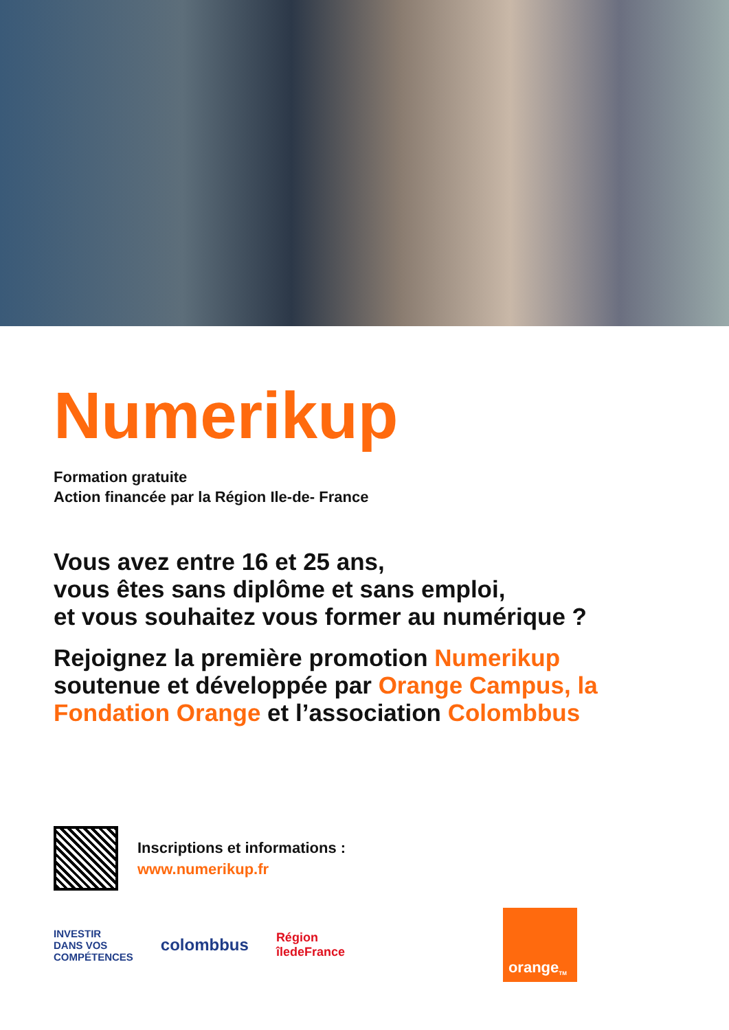Numerikup
Formation gratuite
Action financée par la Région Ile-de- France
Vous avez entre 16 et 25 ans,
vous êtes sans diplôme et sans emploi,
et vous souhaitez vous former au numérique ?
Rejoignez la première promotion Numerikup
soutenue et développée par Orange Campus, la
Fondation Orange et l’association Colombbus
Inscriptions et informations :
www.numerikup.fr
INVESTIR
DANS VOS
COMPÉTENCES
colombbus
Région
îledeFrance
orange<sup>TM</sup>